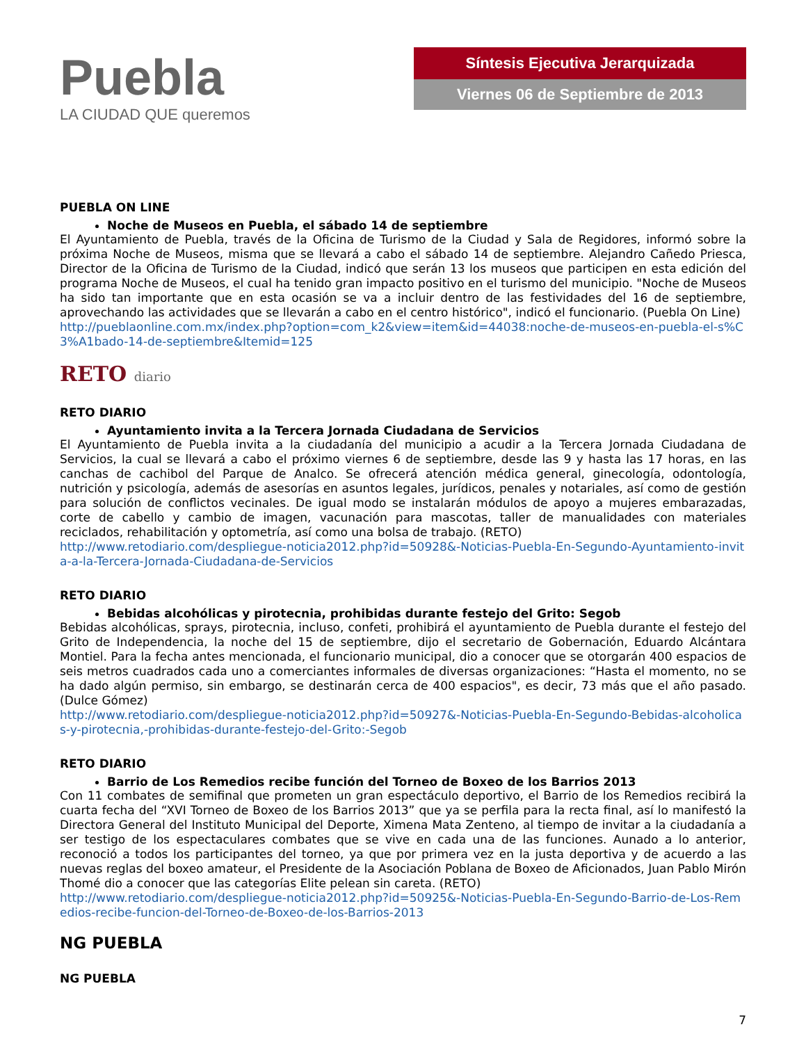Puebla
LA CIUDAD QUE queremos
Síntesis Ejecutiva Jerarquizada
Viernes 06 de Septiembre de 2013
PUEBLA ON LINE
Noche de Museos en Puebla, el sábado 14 de septiembre
El Ayuntamiento de Puebla, través de la Oficina de Turismo de la Ciudad y Sala de Regidores, informó sobre la próxima Noche de Museos, misma que se llevará a cabo el sábado 14 de septiembre. Alejandro Cañedo Priesca, Director de la Oficina de Turismo de la Ciudad, indicó que serán 13 los museos que participen en esta edición del programa Noche de Museos, el cual ha tenido gran impacto positivo en el turismo del municipio. "Noche de Museos ha sido tan importante que en esta ocasión se va a incluir dentro de las festividades del 16 de septiembre, aprovechando las actividades que se llevarán a cabo en el centro histórico", indicó el funcionario. (Puebla On Line)
http://pueblaonline.com.mx/index.php?option=com_k2&view=item&id=44038:noche-de-museos-en-puebla-el-s%C3%A1bado-14-de-septiembre&Itemid=125
RETO diario
RETO DIARIO
Ayuntamiento invita a la Tercera Jornada Ciudadana de Servicios
El Ayuntamiento de Puebla invita a la ciudadanía del municipio a acudir a la Tercera Jornada Ciudadana de Servicios, la cual se llevará a cabo el próximo viernes 6 de septiembre, desde las 9 y hasta las 17 horas, en las canchas de cachibol del Parque de Analco. Se ofrecerá atención médica general, ginecología, odontología, nutrición y psicología, además de asesorías en asuntos legales, jurídicos, penales y notariales, así como de gestión para solución de conflictos vecinales. De igual modo se instalarán módulos de apoyo a mujeres embarazadas, corte de cabello y cambio de imagen, vacunación para mascotas, taller de manualidades con materiales reciclados, rehabilitación y optometría, así como una bolsa de trabajo. (RETO)
http://www.retodiario.com/despliegue-noticia2012.php?id=50928&-Noticias-Puebla-En-Segundo-Ayuntamiento-invita-a-la-Tercera-Jornada-Ciudadana-de-Servicios
RETO DIARIO
Bebidas alcohólicas y pirotecnia, prohibidas durante festejo del Grito: Segob
Bebidas alcohólicas, sprays, pirotecnia, incluso, confeti, prohibirá el ayuntamiento de Puebla durante el festejo del Grito de Independencia, la noche del 15 de septiembre, dijo el secretario de Gobernación, Eduardo Alcántara Montiel. Para la fecha antes mencionada, el funcionario municipal, dio a conocer que se otorgarán 400 espacios de seis metros cuadrados cada uno a comerciantes informales de diversas organizaciones: “Hasta el momento, no se ha dado algún permiso, sin embargo, se destinarán cerca de 400 espacios", es decir, 73 más que el año pasado. (Dulce Gómez)
http://www.retodiario.com/despliegue-noticia2012.php?id=50927&-Noticias-Puebla-En-Segundo-Bebidas-alcoholicas-y-pirotecnia,-prohibidas-durante-festejo-del-Grito:-Segob
RETO DIARIO
Barrio de Los Remedios recibe función del Torneo de Boxeo de los Barrios 2013
Con 11 combates de semifinal que prometen un gran espectáculo deportivo, el Barrio de los Remedios recibirá la cuarta fecha del “XVI Torneo de Boxeo de los Barrios 2013” que ya se perfila para la recta final, así lo manifestó la Directora General del Instituto Municipal del Deporte, Ximena Mata Zenteno, al tiempo de invitar a la ciudadanía a ser testigo de los espectaculares combates que se vive en cada una de las funciones. Aunado a lo anterior, reconoció a todos los participantes del torneo, ya que por primera vez en la justa deportiva y de acuerdo a las nuevas reglas del boxeo amateur, el Presidente de la Asociación Poblana de Boxeo de Aficionados, Juan Pablo Mirón Thomé dio a conocer que las categorías Elite pelean sin careta. (RETO)
http://www.retodiario.com/despliegue-noticia2012.php?id=50925&-Noticias-Puebla-En-Segundo-Barrio-de-Los-Remedios-recibe-funcion-del-Torneo-de-Boxeo-de-los-Barrios-2013
NG PUEBLA
NG PUEBLA
7